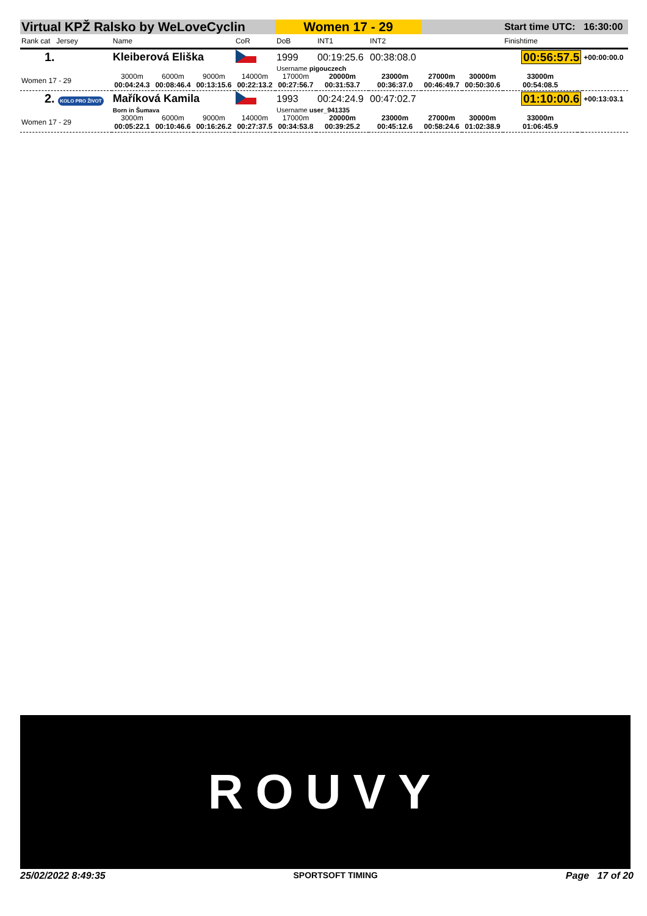| Virtual KPŽ Ralsko by WeLoveCyclin | | | | | Women 17 - 29 | | | | | Start time UTC: | | 16:30:00 |
| Rank cat Jersey | Name | | | CoR | DoB | INT1 | INT2 | | | Finishtime | | |
| 1. | Kleiberová Eliška | | | | 1999 | 00:19:25.6 | 00:38:08.0 | | | 00:56:57.5 | | +00:00:00.0 |
| | | | | | Username pigouczech | | | | | | | |
| Women 17 - 29 | 3000m 00:04:24.3 | 6000m 00:08:46.4 | 9000m 00:13:15.6 | 14000m 00:22:13.2 | 17000m 00:27:56.7 | 20000m 00:31:53.7 | 23000m 00:36:37.0 | 27000m 00:46:49.7 | 30000m 00:50:30.6 | 33000m 00:54:08.5 | | |
| 2. KOLO PRO ŽIVOT | Maříková Kamila | | | | 1993 | 00:24:24.9 | 00:47:02.7 | | | 01:10:00.6 | | +00:13:03.1 |
| | Born in Šumava | | | | Username user_941335 | | | | | | | |
| Women 17 - 29 | 3000m 00:05:22.1 | 6000m 00:10:46.6 | 9000m 00:16:26.2 | 14000m 00:27:37.5 | 17000m 00:34:53.8 | 20000m 00:39:25.2 | 23000m 00:45:12.6 | 27000m 00:58:24.6 | 30000m 01:02:38.9 | 33000m 01:06:45.9 | | |
ROUVY
25/02/2022 8:49:35 SPORTSOFT TIMING Page 17 of 20